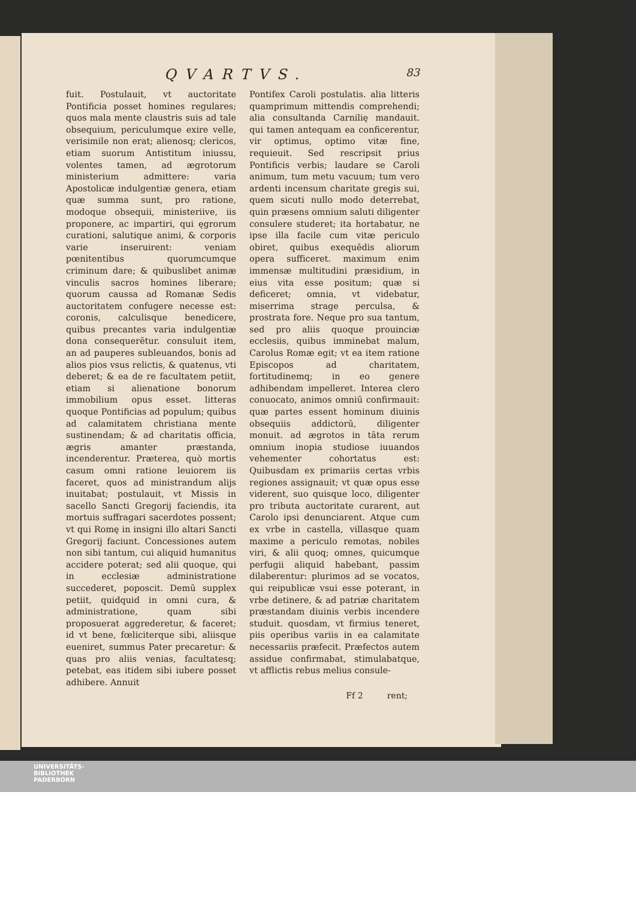QVARTVS. 83
fuit. Postulauit, vt auctoritate Pontificia posset homines regulares; quos mala mente claustris suis ad tale obsequium, periculumque exire velle, verisimile non erat; alienosq; clericos, etiam suorum Antistitum iniussu, volentes tamen, ad ægrotorum ministerium admittere: varia Apostolicæ indulgentiæ genera, etiam quæ summa sunt, pro ratione, modoque obsequii, ministeriive, iis proponere, ac impartiri, qui ęgrorum curationi, salutique animi, & corporis varie inseruirent: veniam pœnitentibus quorumcumque criminum dare; & quibuslibet animæ vinculis sacros homines liberare; quorum caussa ad Romanæ Sedis auctoritatem confugere necesse est: coronis, calculisque benedicere, quibus precantes varia indulgentiæ dona consequerētur. consuluit item, an ad pauperes subleuandos, bonis ad alios pios vsus relictis, & quatenus, vti deberet; & ea de re facultatem petiit, etiam si alienatione bonorum immobilium opus esset. litteras quoque Pontificias ad populum; quibus ad calamitatem christiana mente sustinendam; & ad charitatis officia, ægris amanter præstanda, incenderentur. Præterea, quò mortis casum omni ratione leuiorem iis faceret, quos ad ministrandum alijs inuitabat; postulauit, vt Missis in sacello Sancti Gregorij faciendis, ita mortuis suffragari sacerdotes possent; vt qui Romę in insigni illo altari Sancti Gregorij faciunt. Concessiones autem non sibi tantum, cui aliquid humanitus accidere poterat; sed alii quoque, qui in ecclesiæ administratione succederet, poposcit. Demū supplex petiit, quidquid in omni cura, & administratione, quam sibi proposuerat aggrederetur, & faceret; id vt bene, fœliciterque sibi, aliisque eueniret, summus Pater precaretur: & quas pro aliis venias, facultatesq; petebat, eas itidem sibi iubere posset adhibere. Annuit
Pontifex Caroli postulatis. alia litteris quamprimum mittendis comprehendi; alia consultanda Carnilię mandauit. qui tamen antequam ea conficerentur, vir optimus, optimo vitæ fine, requieuit. Sed rescripsit prius Pontificis verbis; laudare se Caroli animum, tum metu vacuum; tum vero ardenti incensum charitate gregis sui, quem sicuti nullo modo deterrebat, quin præsens omnium saluti diligenter consulere studeret; ita hortabatur, ne ipse illa facile cum vitæ periculo obiret, quibus exequēdis aliorum opera sufficeret. maximum enim immensæ multitudini præsidium, in eius vita esse positum; quæ si deficeret; omnia, vt videbatur, miserrima strage perculsa, & prostrata fore. Neque pro sua tantum, sed pro aliis quoque prouinciæ ecclesiis, quibus imminebat malum, Carolus Romæ egit; vt ea item ratione Episcopos ad charitatem, fortitudinemq; in eo genere adhibendam impelleret. Interea clero conuocato, animos omniū confirmauit: quæ partes essent hominum diuinis obsequiis addictorū, diligenter monuit. ad ægrotos in tāta rerum omnium inopia studiose iuuandos vehementer cohortatus est: Quibusdam ex primariis certas vrbis regiones assignauit; vt quæ opus esse viderent, suo quisque loco, diligenter pro tributa auctoritate curarent, aut Carolo ipsi denunciarent. Atque cum ex vrbe in castella, villasque quam maxime a periculo remotas, nobiles viri, & alii quoq; omnes, quicumque perfugii aliquid habebant, passim dilaberentur: plurimos ad se vocatos, qui reipublicæ vsui esse poterant, in vrbe detinere, & ad patriæ charitatem præstandam diuinis verbis incendere studuit. quosdam, vt firmius teneret, piis operibus variis in ea calamitate necessariis præfecit. Præfectos autem assidue confirmabat, stimulabatque, vt afflictis rebus melius consule-
Ff 2 rent;
UNIVERSITÄTS-
BIBLIOTHEK
PADERBORN